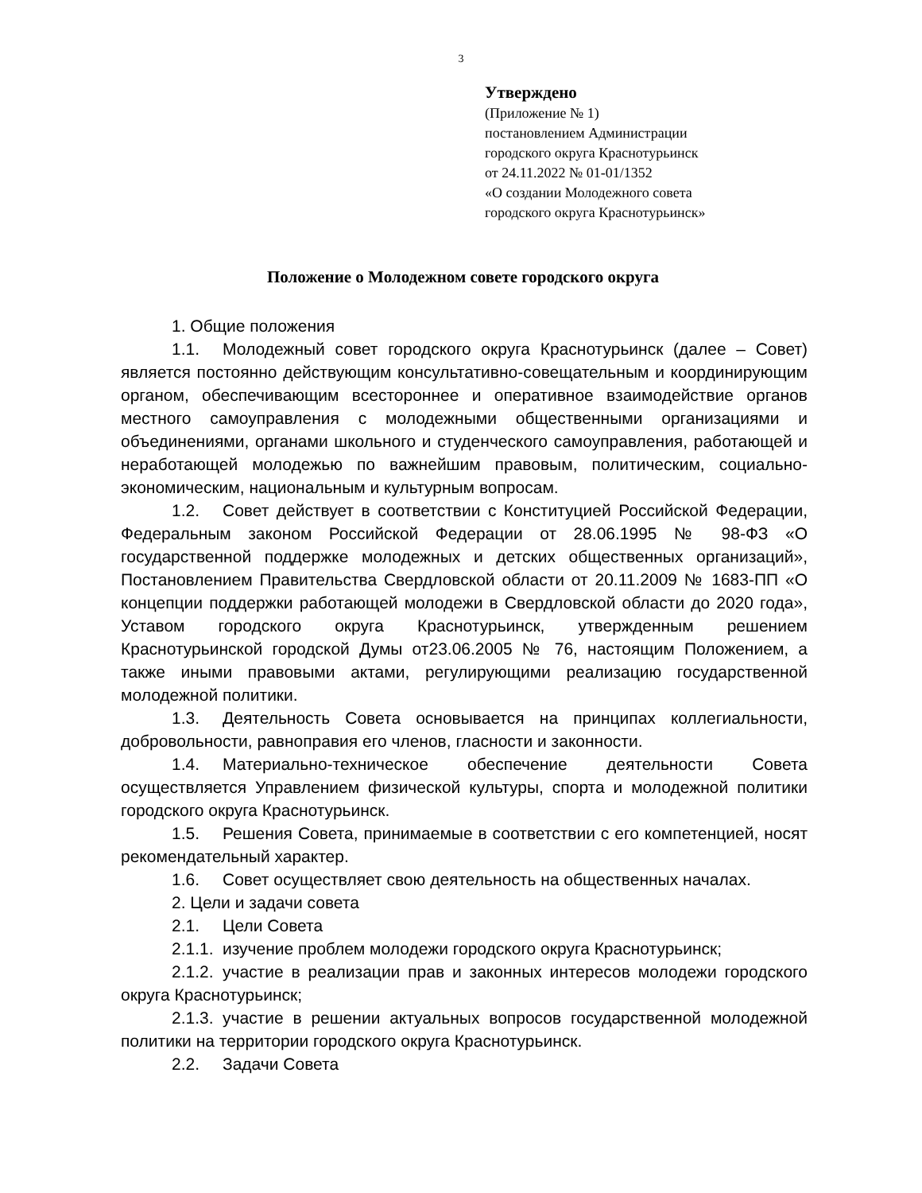3
Утверждено
(Приложение № 1)
постановлением Администрации
городского округа Краснотурьинск
от 24.11.2022 № 01-01/1352
«О создании Молодежного совета
городского округа Краснотурьинск»
Положение о Молодежном совете городского округа
1. Общие положения
1.1. Молодежный совет городского округа Краснотурьинск (далее – Совет) является постоянно действующим консультативно-совещательным и координирующим органом, обеспечивающим всестороннее и оперативное взаимодействие органов местного самоуправления с молодежными общественными организациями и объединениями, органами школьного и студенческого самоуправления, работающей и неработающей молодежью по важнейшим правовым, политическим, социально-экономическим, национальным и культурным вопросам.
1.2. Совет действует в соответствии с Конституцией Российской Федерации, Федеральным законом Российской Федерации от 28.06.1995 № 98-ФЗ «О государственной поддержке молодежных и детских общественных организаций», Постановлением Правительства Свердловской области от 20.11.2009 № 1683-ПП «О концепции поддержки работающей молодежи в Свердловской области до 2020 года», Уставом городского округа Краснотурьинск, утвержденным решением Краснотурьинской городской Думы от23.06.2005 № 76, настоящим Положением, а также иными правовыми актами, регулирующими реализацию государственной молодежной политики.
1.3. Деятельность Совета основывается на принципах коллегиальности, добровольности, равноправия его членов, гласности и законности.
1.4. Материально-техническое обеспечение деятельности Совета осуществляется Управлением физической культуры, спорта и молодежной политики городского округа Краснотурьинск.
1.5. Решения Совета, принимаемые в соответствии с его компетенцией, носят рекомендательный характер.
1.6. Совет осуществляет свою деятельность на общественных началах.
2. Цели и задачи совета
2.1. Цели Совета
2.1.1. изучение проблем молодежи городского округа Краснотурьинск;
2.1.2. участие в реализации прав и законных интересов молодежи городского округа Краснотурьинск;
2.1.3. участие в решении актуальных вопросов государственной молодежной политики на территории городского округа Краснотурьинск.
2.2. Задачи Совета